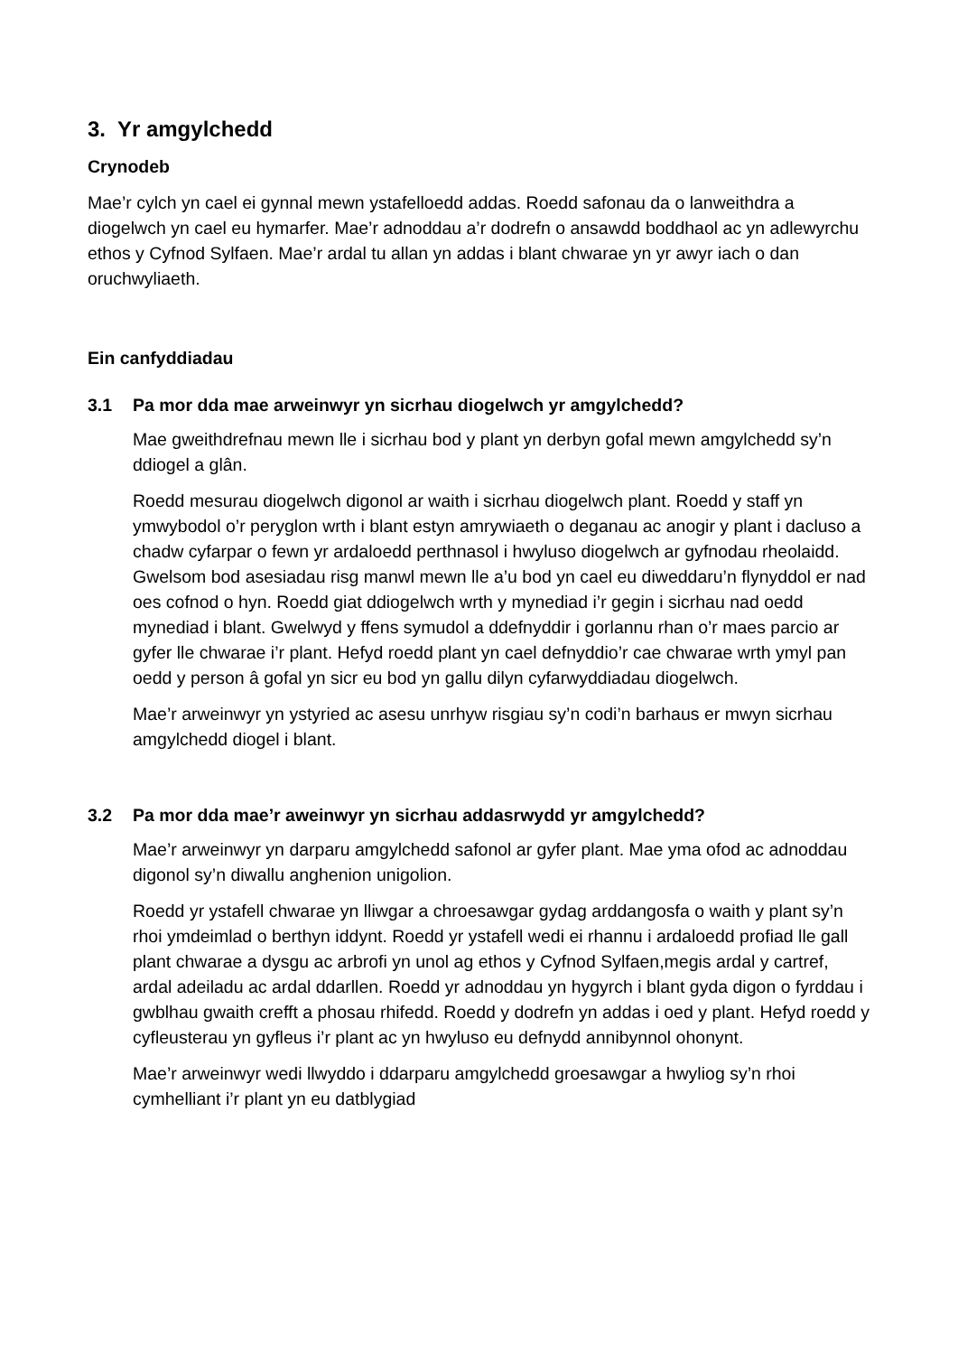3. Yr amgylchedd
Crynodeb
Mae’r cylch yn cael ei gynnal mewn ystafelloedd addas. Roedd safonau da o lanweithdra a diogelwch yn cael eu hymarfer. Mae’r adnoddau a’r dodrefn o ansawdd boddhaol ac yn adlewyrchu ethos y Cyfnod Sylfaen. Mae’r ardal tu allan yn addas i blant chwarae yn yr awyr iach o dan oruchwyliaeth.
Ein canfyddiadau
3.1 Pa mor dda mae arweinwyr yn sicrhau diogelwch yr amgylchedd?
Mae gweithdrefnau mewn lle i sicrhau bod y plant yn derbyn gofal mewn amgylchedd sy’n ddiogel a glân.
Roedd mesurau diogelwch digonol ar waith i sicrhau diogelwch plant. Roedd y staff yn ymwybodol o’r peryglon wrth i blant estyn amrywiaeth o deganau ac anogir y plant i dacluso a chadw cyfarpar o fewn yr ardaloedd perthnasol i hwyluso diogelwch ar gyfnodau rheolaidd. Gwelsom bod asesiadau risg manwl mewn lle a’u bod yn cael eu diweddaru’n flynyddol er nad oes cofnod o hyn. Roedd giat ddiogelwch wrth y mynediad i’r gegin i sicrhau nad oedd mynediad i blant. Gwelwyd y ffens symudol a ddefnyddir i gorlannu rhan o’r maes parcio ar gyfer lle chwarae i’r plant. Hefyd roedd plant yn cael defnyddio’r cae chwarae wrth ymyl pan oedd y person â gofal yn sicr eu bod yn gallu dilyn cyfarwyddiadau diogelwch.
Mae’r arweinwyr yn ystyried ac asesu unrhyw risgiau sy’n codi’n barhaus er mwyn sicrhau amgylchedd diogel i blant.
3.2 Pa mor dda mae’r aweinwyr yn sicrhau addasrwydd yr amgylchedd?
Mae’r arweinwyr yn darparu amgylchedd safonol ar gyfer plant. Mae yma ofod ac adnoddau digonol sy’n diwallu anghenion unigolion.
Roedd yr ystafell chwarae yn lliwgar a chroesawgar gydag arddangosfa o waith y plant sy’n rhoi ymdeimlad o berthyn iddynt. Roedd yr ystafell wedi ei rhannu i ardaloedd profiad lle gall plant chwarae a dysgu ac arbrofi yn unol ag ethos y Cyfnod Sylfaen,megis ardal y cartref, ardal adeiladu ac ardal ddarllen. Roedd yr adnoddau yn hygyrch i blant gyda digon o fyrddau i gwblhau gwaith crefft a phosau rhifedd. Roedd y dodrefn yn addas i oed y plant. Hefyd roedd y cyfleusterau yn gyfleus i’r plant ac yn hwyluso eu defnydd annibynnol ohonynt.
Mae’r arweinwyr wedi llwyddo i ddarparu amgylchedd groesawgar a hwyliog sy’n rhoi cymhelliant i’r plant yn eu datblygiad